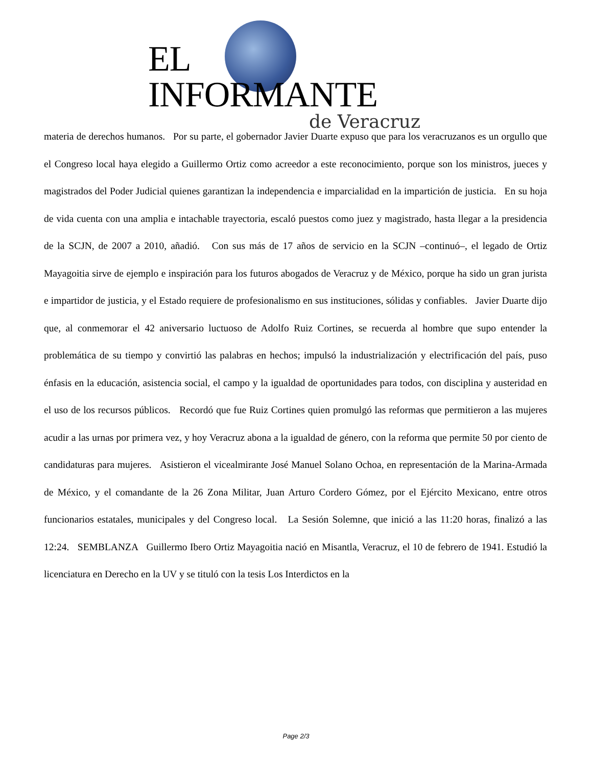EL INFORMANTE
de Veracruz
materia de derechos humanos. Por su parte, el gobernador Javier Duarte expuso que para los veracruzanos es un orgullo que el Congreso local haya elegido a Guillermo Ortiz como acreedor a este reconocimiento, porque son los ministros, jueces y magistrados del Poder Judicial quienes garantizan la independencia e imparcialidad en la impartición de justicia. En su hoja de vida cuenta con una amplia e intachable trayectoria, escaló puestos como juez y magistrado, hasta llegar a la presidencia de la SCJN, de 2007 a 2010, añadió. Con sus más de 17 años de servicio en la SCJN –continuó–, el legado de Ortiz Mayagoitia sirve de ejemplo e inspiración para los futuros abogados de Veracruz y de México, porque ha sido un gran jurista e impartidor de justicia, y el Estado requiere de profesionalismo en sus instituciones, sólidas y confiables. Javier Duarte dijo que, al conmemorar el 42 aniversario luctuoso de Adolfo Ruiz Cortines, se recuerda al hombre que supo entender la problemática de su tiempo y convirtió las palabras en hechos; impulsó la industrialización y electrificación del país, puso énfasis en la educación, asistencia social, el campo y la igualdad de oportunidades para todos, con disciplina y austeridad en el uso de los recursos públicos. Recordó que fue Ruiz Cortines quien promulgó las reformas que permitieron a las mujeres acudir a las urnas por primera vez, y hoy Veracruz abona a la igualdad de género, con la reforma que permite 50 por ciento de candidaturas para mujeres. Asistieron el vicealmirante José Manuel Solano Ochoa, en representación de la Marina-Armada de México, y el comandante de la 26 Zona Militar, Juan Arturo Cordero Gómez, por el Ejército Mexicano, entre otros funcionarios estatales, municipales y del Congreso local. La Sesión Solemne, que inició a las 11:20 horas, finalizó a las 12:24. SEMBLANZA Guillermo Ibero Ortiz Mayagoitia nació en Misantla, Veracruz, el 10 de febrero de 1941. Estudió la licenciatura en Derecho en la UV y se tituló con la tesis Los Interdictos en la
Page 2/3